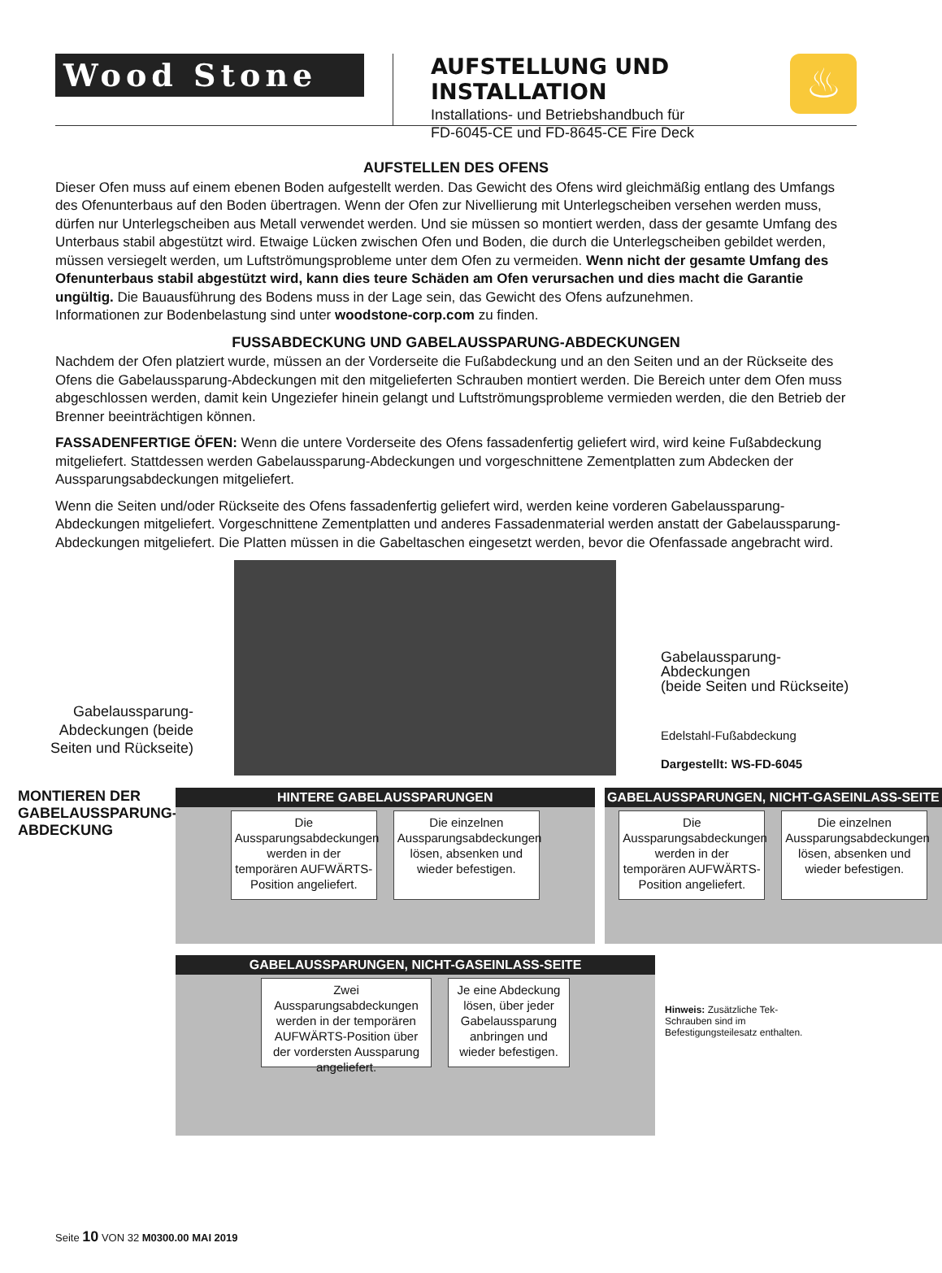Wood Stone
AUFSTELLUNG UND INSTALLATION
Installations- und Betriebshandbuch für
FD-6045-CE und FD-8645-CE Fire Deck
♨
AUFSTELLEN DES OFENS
Dieser Ofen muss auf einem ebenen Boden aufgestellt werden. Das Gewicht des Ofens wird gleichmäßig entlang des Umfangs des Ofenunterbaus auf den Boden übertragen. Wenn der Ofen zur Nivellierung mit Unterlegscheiben versehen werden muss, dürfen nur Unterlegscheiben aus Metall verwendet werden. Und sie müssen so montiert werden, dass der gesamte Umfang des Unterbaus stabil abgestützt wird. Etwaige Lücken zwischen Ofen und Boden, die durch die Unterlegscheiben gebildet werden, müssen versiegelt werden, um Luftströmungsprobleme unter dem Ofen zu vermeiden. Wenn nicht der gesamte Umfang des Ofenunterbaus stabil abgestützt wird, kann dies teure Schäden am Ofen verursachen und dies macht die Garantie ungültig. Die Bauausführung des Bodens muss in der Lage sein, das Gewicht des Ofens aufzunehmen.
Informationen zur Bodenbelastung sind unter woodstone-corp.com zu finden.
FUSSABDECKUNG UND GABELAUSSPARUNG-ABDECKUNGEN
Nachdem der Ofen platziert wurde, müssen an der Vorderseite die Fußabdeckung und an den Seiten und an der Rückseite des Ofens die Gabelaussparung-Abdeckungen mit den mitgelieferten Schrauben montiert werden. Die Bereich unter dem Ofen muss abgeschlossen werden, damit kein Ungeziefer hinein gelangt und Luftströmungsprobleme vermieden werden, die den Betrieb der Brenner beeinträchtigen können.
FASSADENFERTIGE ÖFEN: Wenn die untere Vorderseite des Ofens fassadenfertig geliefert wird, wird keine Fußabdeckung mitgeliefert. Stattdessen werden Gabelaussparung-Abdeckungen und vorgeschnittene Zementplatten zum Abdecken der Aussparungsabdeckungen mitgeliefert.
Wenn die Seiten und/oder Rückseite des Ofens fassadenfertig geliefert wird, werden keine vorderen Gabelaussparung-Abdeckungen mitgeliefert. Vorgeschnittene Zementplatten und anderes Fassadenmaterial werden anstatt der Gabelaussparung-Abdeckungen mitgeliefert. Die Platten müssen in die Gabeltaschen eingesetzt werden, bevor die Ofenfassade angebracht wird.
Gabelaussparung-Abdeckungen (beide Seiten und Rückseite)
Gabelaussparung-Abdeckungen
(beide Seiten und Rückseite)
Edelstahl-Fußabdeckung
Dargestellt: WS-FD-6045
MONTIEREN DER GABELAUSSPARUNG-ABDECKUNG
HINTERE GABELAUSSPARUNGEN
Die Aussparungsabdeckungen werden in der temporären AUFWÄRTS-Position angeliefert.
Die einzelnen Aussparungsabdeckungen lösen, absenken und wieder befestigen.
GABELAUSSPARUNGEN, NICHT-GASEINLASS-SEITE
Die Aussparungsabdeckungen werden in der temporären AUFWÄRTS-Position angeliefert.
Die einzelnen Aussparungsabdeckungen lösen, absenken und wieder befestigen.
GABELAUSSPARUNGEN, NICHT-GASEINLASS-SEITE
Zwei Aussparungsabdeckungen werden in der temporären AUFWÄRTS-Position über der vordersten Aussparung angeliefert.
Je eine Abdeckung lösen, über jeder Gabelaussparung anbringen und wieder befestigen.
Hinweis: Zusätzliche Tek-Schrauben sind im Befestigungsteilesatz enthalten.
Seite 10 VON 32 M0300.00 MAI 2019